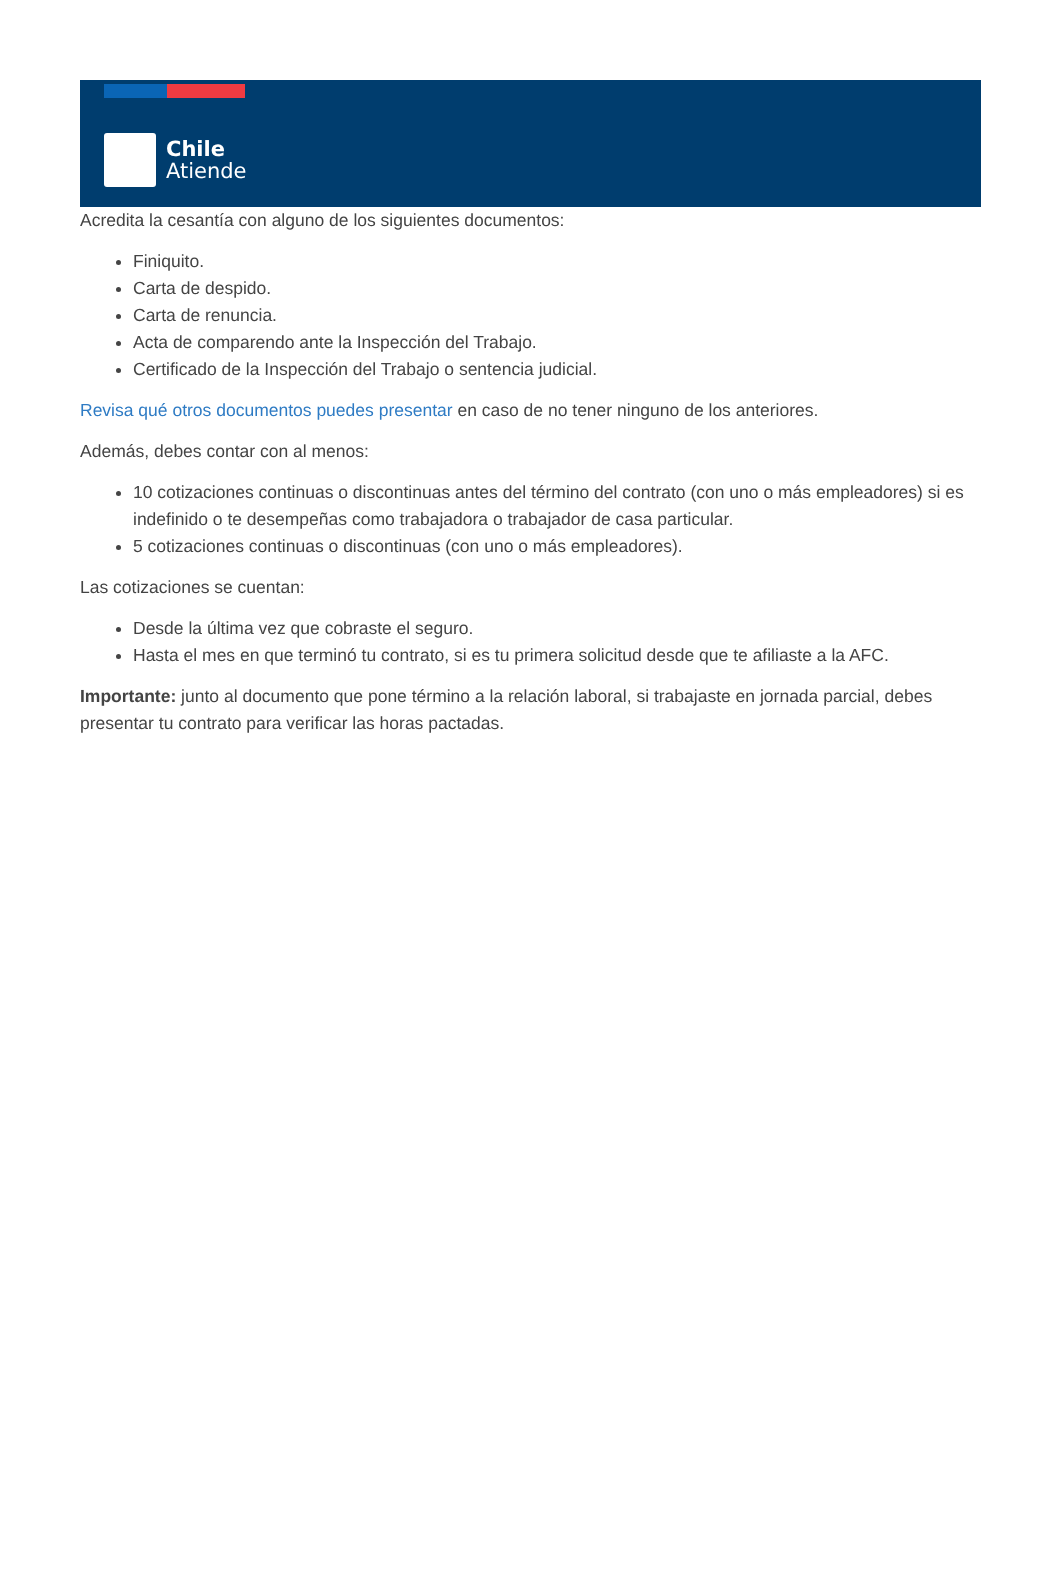Chile
Atiende
Acredita la cesantía con alguno de los siguientes documentos:
Finiquito.
Carta de despido.
Carta de renuncia.
Acta de comparendo ante la Inspección del Trabajo.
Certificado de la Inspección del Trabajo o sentencia judicial.
Revisa qué otros documentos puedes presentar en caso de no tener ninguno de los anteriores.
Además, debes contar con al menos:
10 cotizaciones continuas o discontinuas antes del término del contrato (con uno o más empleadores) si es indefinido o te desempeñas como trabajadora o trabajador de casa particular.
5 cotizaciones continuas o discontinuas (con uno o más empleadores).
Las cotizaciones se cuentan:
Desde la última vez que cobraste el seguro.
Hasta el mes en que terminó tu contrato, si es tu primera solicitud desde que te afiliaste a la AFC.
Importante: junto al documento que pone término a la relación laboral, si trabajaste en jornada parcial, debes presentar tu contrato para verificar las horas pactadas.